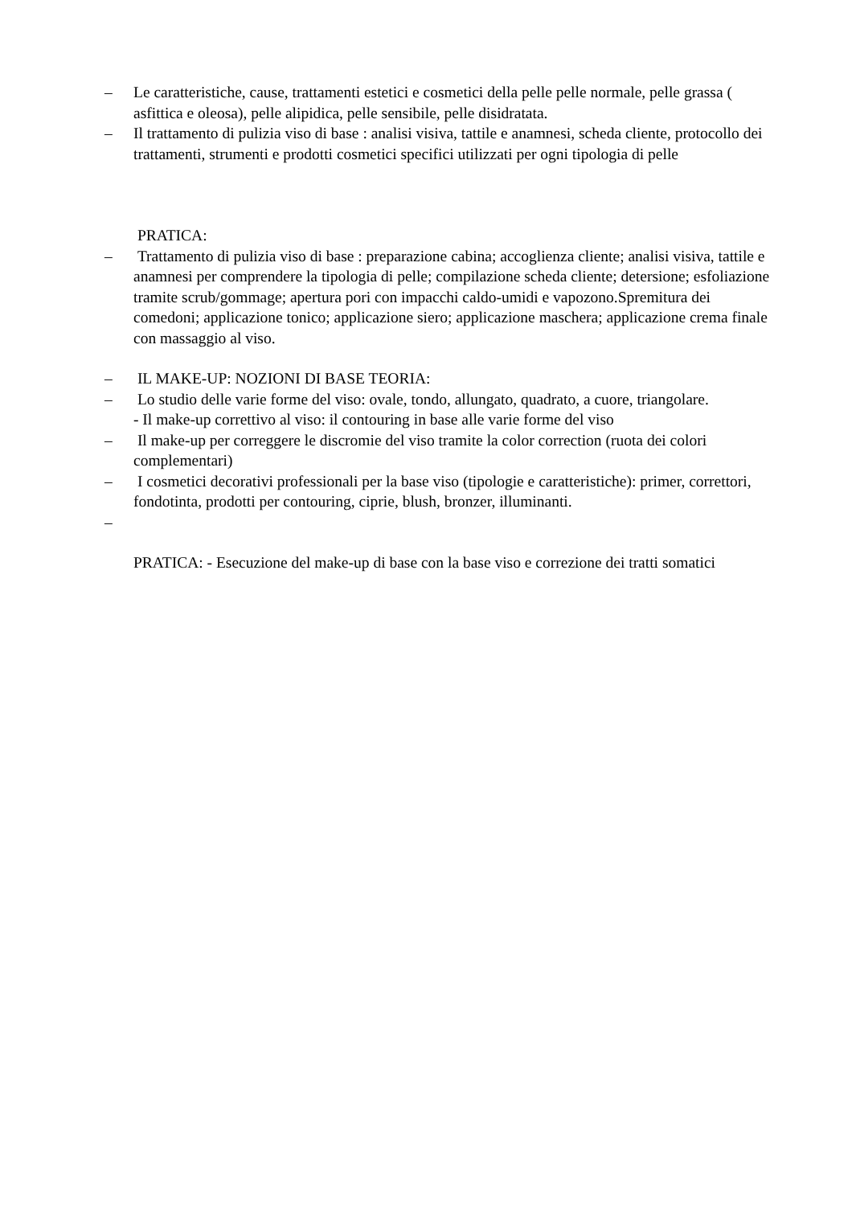– Le caratteristiche, cause, trattamenti estetici e cosmetici della pelle pelle normale, pelle grassa ( asfittica e oleosa), pelle alipidica, pelle sensibile, pelle disidratata.
– Il trattamento di pulizia viso di base : analisi visiva, tattile e anamnesi, scheda cliente, protocollo dei trattamenti, strumenti e prodotti cosmetici specifici utilizzati per ogni tipologia di pelle
PRATICA:
– Trattamento di pulizia viso di base : preparazione cabina; accoglienza cliente; analisi visiva, tattile e anamnesi per comprendere la tipologia di pelle; compilazione scheda cliente; detersione; esfoliazione tramite scrub/gommage; apertura pori con impacchi caldo-umidi e vapozono.Spremitura dei comedoni; applicazione tonico; applicazione siero; applicazione maschera; applicazione crema finale con massaggio al viso.
– IL MAKE-UP: NOZIONI DI BASE TEORIA:
– Lo studio delle varie forme del viso: ovale, tondo, allungato, quadrato, a cuore, triangolare.
- Il make-up correttivo al viso: il contouring in base alle varie forme del viso
– Il make-up per correggere le discromie del viso tramite la color correction (ruota dei colori complementari)
– I cosmetici decorativi professionali per la base viso (tipologie e caratteristiche): primer, correttori, fondotinta, prodotti per contouring, ciprie, blush, bronzer, illuminanti.
–
PRATICA: - Esecuzione del make-up di base con la base viso e correzione dei tratti somatici